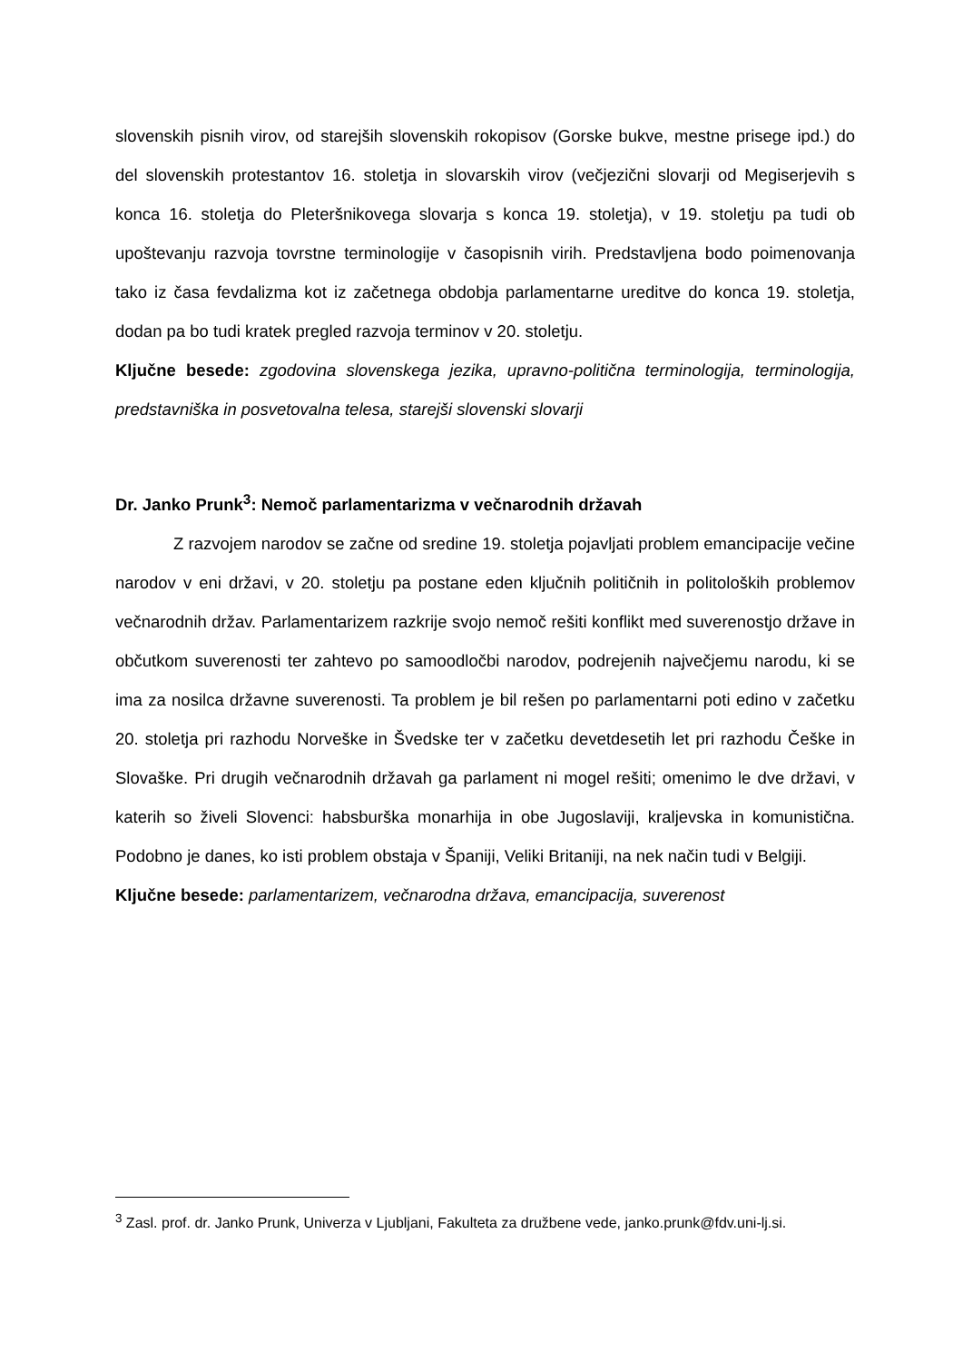slovenskih pisnih virov, od starejših slovenskih rokopisov (Gorske bukve, mestne prisege ipd.) do del slovenskih protestantov 16. stoletja in slovarskih virov (večjezični slovarji od Megiserjevih s konca 16. stoletja do Pleteršnikovega slovarja s konca 19. stoletja), v 19. stoletju pa tudi ob upoštevanju razvoja tovrstne terminologije v časopisnih virih. Predstavljena bodo poimenovanja tako iz časa fevdalizma kot iz začetnega obdobja parlamentarne ureditve do konca 19. stoletja, dodan pa bo tudi kratek pregled razvoja terminov v 20. stoletju.
Ključne besede: zgodovina slovenskega jezika, upravno-politična terminologija, terminologija, predstavniška in posvetovalna telesa, starejši slovenski slovarji
Dr. Janko Prunk<sup>3</sup>: Nemoč parlamentarizma v večnarodnih državah
Z razvojem narodov se začne od sredine 19. stoletja pojavljati problem emancipacije večine narodov v eni državi, v 20. stoletju pa postane eden ključnih političnih in politoloških problemov večnarodnih držav. Parlamentarizem razkrije svojo nemoč rešiti konflikt med suverenostjo države in občutkom suverenosti ter zahtevo po samoodločbi narodov, podrejenih največjemu narodu, ki se ima za nosilca državne suverenosti. Ta problem je bil rešen po parlamentarni poti edino v začetku 20. stoletja pri razhodu Norveške in Švedske ter v začetku devetdesetih let pri razhodu Češke in Slovaške. Pri drugih večnarodnih državah ga parlament ni mogel rešiti; omenimo le dve državi, v katerih so živeli Slovenci: habsburška monarhija in obe Jugoslaviji, kraljevska in komunistična. Podobno je danes, ko isti problem obstaja v Španiji, Veliki Britaniji, na nek način tudi v Belgiji.
Ključne besede: parlamentarizem, večnarodna država, emancipacija, suverenost
<sup>3</sup> Zasl. prof. dr. Janko Prunk, Univerza v Ljubljani, Fakulteta za družbene vede, janko.prunk@fdv.uni-lj.si.